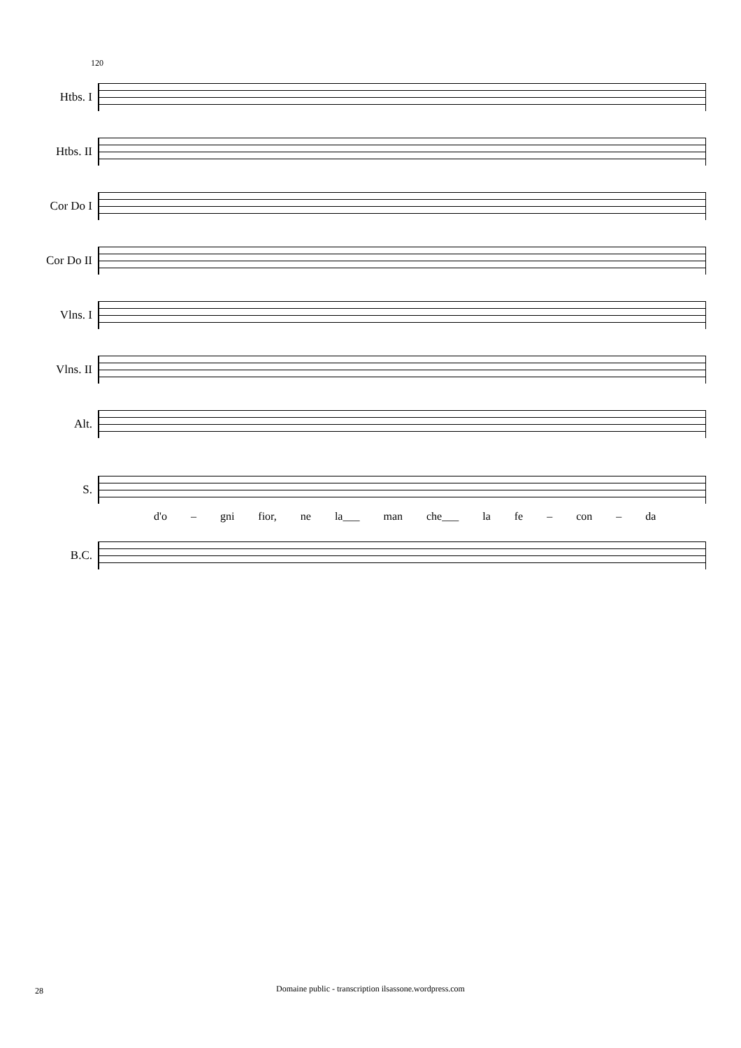120
Htbs. I
Htbs. II
Cor Do I
Cor Do II
Vlns. I
Vlns. II
Alt.
S.
B.C.
d'o – gni fior, ne la___ man che___ la fe – con – da
28
Domaine public - transcription ilsassone.wordpress.com